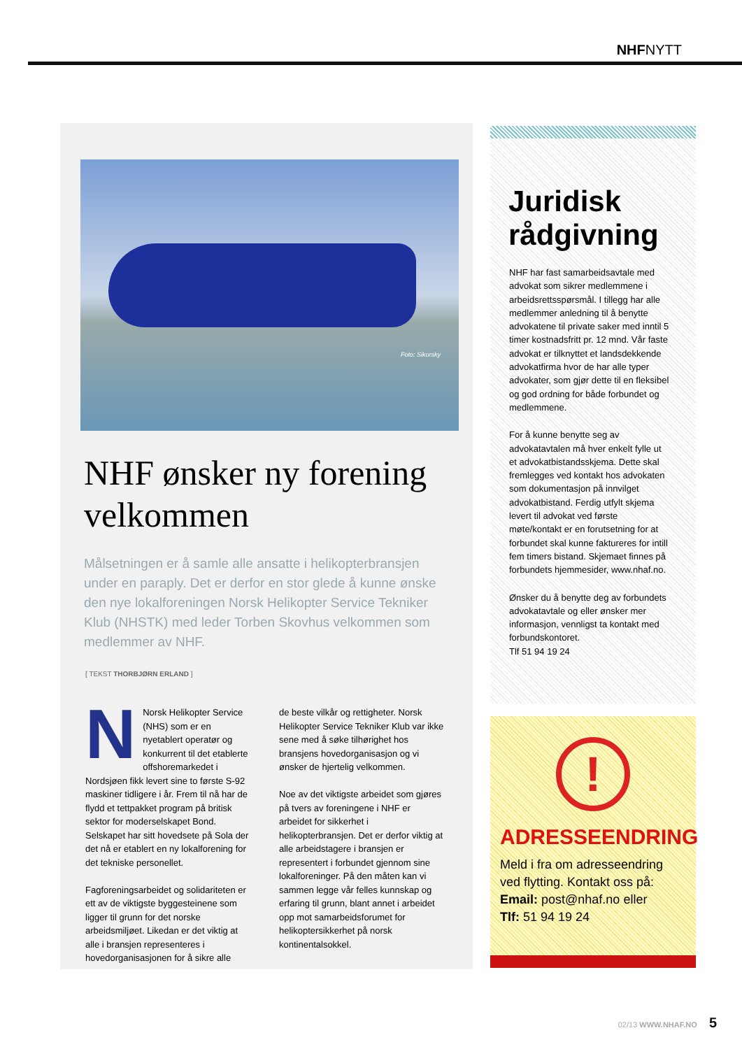NHFNYTT
Foto: Sikorsky
NHF ønsker ny forening velkommen
Målsetningen er å samle alle ansatte i helikopterbransjen under en paraply. Det er derfor en stor glede å kunne ønske den nye lokalforeningen Norsk Helikopter Service Tekniker Klub (NHSTK) med leder Torben Skovhus velkommen som medlemmer av NHF.
[ TEKST THORBJØRN ERLAND ]
NNorsk Helikopter Service (NHS) som er en nyetablert operatør og konkurrent til det etablerte offshoremarkedet i Nordsjøen fikk levert sine to første S-92 maskiner tidligere i år. Frem til nå har de flydd et tettpakket program på britisk sektor for moderselskapet Bond. Selskapet har sitt hovedsete på Sola der det nå er etablert en ny lokalforening for det tekniske personellet.
Fagforeningsarbeidet og solidariteten er ett av de viktigste byggesteinene som ligger til grunn for det norske arbeidsmiljøet. Likedan er det viktig at alle i bransjen representeres i hovedorganisasjonen for å sikre alle
de beste vilkår og rettigheter. Norsk Helikopter Service Tekniker Klub var ikke sene med å søke tilhørighet hos bransjens hovedorganisasjon og vi ønsker de hjertelig velkommen.
Noe av det viktigste arbeidet som gjøres på tvers av foreningene i NHF er arbeidet for sikkerhet i helikopterbransjen. Det er derfor viktig at alle arbeidstagere i bransjen er representert i forbundet gjennom sine lokalforeninger. På den måten kan vi sammen legge vår felles kunnskap og erfaring til grunn, blant annet i arbeidet opp mot samarbeidsforumet for helikoptersikkerhet på norsk kontinentalsokkel.
Juridisk rådgivning
NHF har fast samarbeidsavtale med advokat som sikrer medlemmene i arbeidsrettsspørsmål. I tillegg har alle medlemmer anledning til å benytte advokatene til private saker med inntil 5 timer kostnadsfritt pr. 12 mnd. Vår faste advokat er tilknyttet et landsdekkende advokatfirma hvor de har alle typer advokater, som gjør dette til en fleksibel og god ordning for både forbundet og medlemmene.
For å kunne benytte seg av advokatavtalen må hver enkelt fylle ut et advokatbistandsskjema. Dette skal fremlegges ved kontakt hos advokaten som dokumentasjon på innvilget advokatbistand. Ferdig utfylt skjema levert til advokat ved første møte/kontakt er en forutsetning for at forbundet skal kunne faktureres for intill fem timers bistand. Skjemaet finnes på forbundets hjemmesider, www.nhaf.no.
Ønsker du å benytte deg av forbundets advokatavtale og eller ønsker mer informasjon, vennligst ta kontakt med forbundskontoret.
Tlf 51 94 19 24
!
ADRESSEENDRING
Meld i fra om adresseendring ved flytting. Kontakt oss på:
Email: post@nhaf.no eller
Tlf: 51 94 19 24
02/13 WWW.NHAF.NO 5